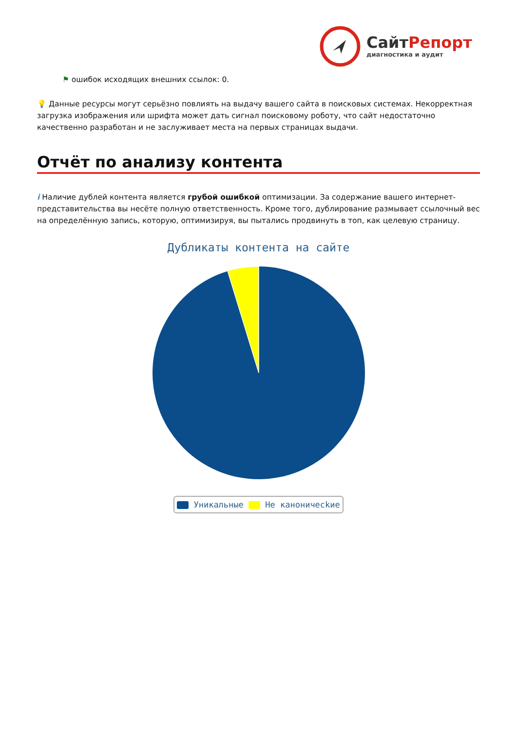СайтРепорт
диагностика и аудит
⚑ ошибок исходящих внешних ссылок: 0.
💡 Данные ресурсы могут серьёзно повлиять на выдачу вашего сайта в поисковых системах. Некорректная загрузка изображения или шрифта может дать сигнал поисковому роботу, что сайт недостаточно качественно разработан и не заслуживает места на первых страницах выдачи.
Отчёт по анализу контента
i Наличие дублей контента является грубой ошибкой оптимизации. За содержание вашего интернет-представительства вы несёте полную ответственность. Кроме того, дублирование размывает ссылочный вес на определённую запись, которую, оптимизируя, вы пытались продвинуть в топ, как целевую страницу.
Дубликаты контента на сайте
Уникальные Не каноничесkие